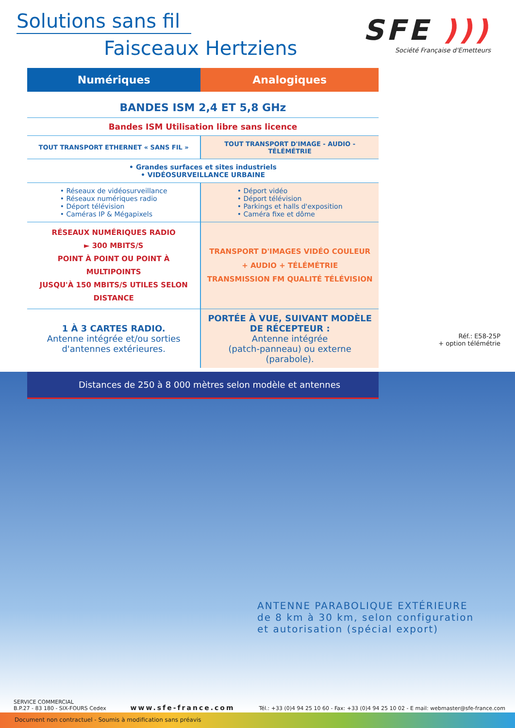Solutions sans fil
Faisceaux Hertziens
SFE )))
Société Française d'Emetteurs
| Numériques | Analogiques |
| --- | --- |
| BANDES ISM 2,4 ET 5,8 GHz | |
| Bandes ISM Utilisation libre sans licence | |
| TOUT TRANSPORT ETHERNET « SANS FIL » | TOUT TRANSPORT D'IMAGE - AUDIO - TÉLÉMÉTRIE |
| • Grandes surfaces et sites industriels • VIDÉOSURVEILLANCE URBAINE | |
| • Réseaux de vidéosurveillance • Réseaux numériques radio • Déport télévision • Caméras IP & Mégapixels | • Déport vidéo • Déport télévision • Parkings et halls d'exposition • Caméra fixe et dôme |
| RÉSEAUX NUMÉRIQUES RADIO ► 300 MBITS/S POINT À POINT OU POINT À MULTIPOINTS JUSQU'À 150 MBITS/S UTILES SELON DISTANCE | TRANSPORT D'IMAGES VIDÉO COULEUR + AUDIO + TÉLÉMÉTRIE TRANSMISSION FM QUALITÉ TÉLÉVISION |
| 1 À 3 CARTES RADIO. Antenne intégrée et/ou sorties d'antennes extérieures. | PORTÉE À VUE, SUIVANT MODÈLE DE RÉCEPTEUR : Antenne intégrée (patch-panneau) ou externe (parabole). |
Réf.: E58-25P
+ option télémétrie
Distances de 250 à 8 000 mètres selon modèle et antennes
ANTENNE PARABOLIQUE EXTÉRIEURE
de 8 km à 30 km, selon configuration
et autorisation (spécial export)
SERVICE COMMERCIAL
B.P.27 - 83 180 - SIX-FOURS Cedex
www.sfe-france.com
Tél.: +33 (0)4 94 25 10 60 - Fax: +33 (0)4 94 25 10 02 - E mail: webmaster@sfe-france.com
Document non contractuel - Soumis à modification sans préavis